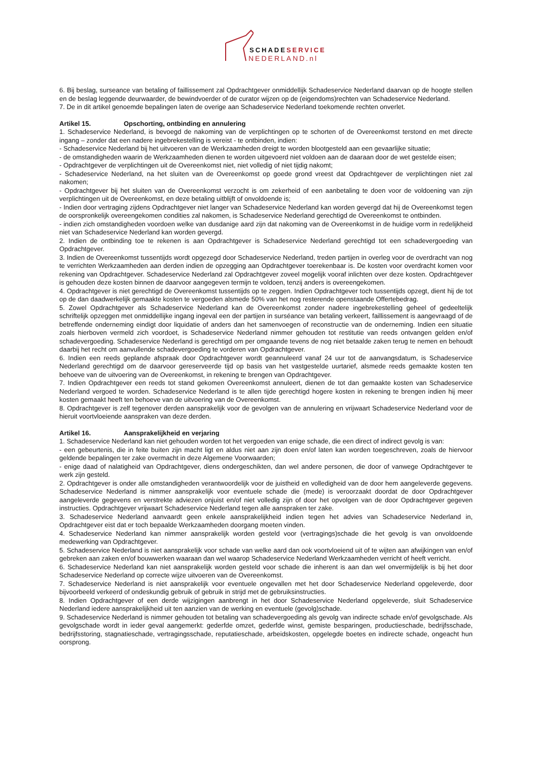SCHADESERVICE
NEDERLAND.nl
6. Bij beslag, surseance van betaling of faillissement zal Opdrachtgever onmiddellijk Schadeservice Nederland daarvan op de hoogte stellen en de beslag leggende deurwaarder, de bewindvoerder of de curator wijzen op de (eigendoms)rechten van Schadeservice Nederland.
7. De in dit artikel genoemde bepalingen laten de overige aan Schadeservice Nederland toekomende rechten onverlet.
Artikel 15. Opschorting, ontbinding en annulering
1. Schadeservice Nederland, is bevoegd de nakoming van de verplichtingen op te schorten of de Overeenkomst terstond en met directe ingang – zonder dat een nadere ingebrekestelling is vereist - te ontbinden, indien:
- Schadeservice Nederland bij het uitvoeren van de Werkzaamheden dreigt te worden blootgesteld aan een gevaarlijke situatie;
- de omstandigheden waarin de Werkzaamheden dienen te worden uitgevoerd niet voldoen aan de daaraan door de wet gestelde eisen;
- Opdrachtgever de verplichtingen uit de Overeenkomst niet, niet volledig of niet tijdig nakomt;
- Schadeservice Nederland, na het sluiten van de Overeenkomst op goede grond vreest dat Opdrachtgever de verplichtingen niet zal nakomen;
- Opdrachtgever bij het sluiten van de Overeenkomst verzocht is om zekerheid of een aanbetaling te doen voor de voldoening van zijn verplichtingen uit de Overeenkomst, en deze betaling uitblijft of onvoldoende is;
- Indien door vertraging zijdens Opdrachtgever niet langer van Schadeservice Nederland kan worden gevergd dat hij de Overeenkomst tegen de oorspronkelijk overeengekomen condities zal nakomen, is Schadeservice Nederland gerechtigd de Overeenkomst te ontbinden.
- indien zich omstandigheden voordoen welke van dusdanige aard zijn dat nakoming van de Overeenkomst in de huidige vorm in redelijkheid niet van Schadeservice Nederland kan worden gevergd.
2. Indien de ontbinding toe te rekenen is aan Opdrachtgever is Schadeservice Nederland gerechtigd tot een schadevergoeding van Opdrachtgever.
3. Indien de Overeenkomst tussentijds wordt opgezegd door Schadeservice Nederland, treden partijen in overleg voor de overdracht van nog te verrichten Werkzaamheden aan derden indien de opzegging aan Opdrachtgever toerekenbaar is. De kosten voor overdracht komen voor rekening van Opdrachtgever. Schadeservice Nederland zal Opdrachtgever zoveel mogelijk vooraf inlichten over deze kosten. Opdrachtgever is gehouden deze kosten binnen de daarvoor aangegeven termijn te voldoen, tenzij anders is overeengekomen.
4. Opdrachtgever is niet gerechtigd de Overeenkomst tussentijds op te zeggen. Indien Opdrachtgever toch tussentijds opzegt, dient hij de tot op de dan daadwerkelijk gemaakte kosten te vergoeden alsmede 50% van het nog resterende openstaande Offertebedrag.
5. Zowel Opdrachtgever als Schadeservice Nederland kan de Overeenkomst zonder nadere ingebrekestelling geheel of gedeeltelijk schriftelijk opzeggen met onmiddellijke ingang ingeval een der partijen in surséance van betaling verkeert, faillissement is aangevraagd of de betreffende onderneming eindigt door liquidatie of anders dan het samenvoegen of reconstructie van de onderneming. Indien een situatie zoals hierboven vermeld zich voordoet, is Schadeservice Nederland nimmer gehouden tot restitutie van reeds ontvangen gelden en/of schadevergoeding. Schadeservice Nederland is gerechtigd om per omgaande tevens de nog niet betaalde zaken terug te nemen en behoudt daarbij het recht om aanvullende schadevergoeding te vorderen van Opdrachtgever.
6. Indien een reeds geplande afspraak door Opdrachtgever wordt geannuleerd vanaf 24 uur tot de aanvangsdatum, is Schadeservice Nederland gerechtigd om de daarvoor gereserveerde tijd op basis van het vastgestelde uurtarief, alsmede reeds gemaakte kosten ten behoeve van de uitvoering van de Overeenkomst, in rekening te brengen van Opdrachtgever.
7. Indien Opdrachtgever een reeds tot stand gekomen Overeenkomst annuleert, dienen de tot dan gemaakte kosten van Schadeservice Nederland vergoed te worden. Schadeservice Nederland is te allen tijde gerechtigd hogere kosten in rekening te brengen indien hij meer kosten gemaakt heeft ten behoeve van de uitvoering van de Overeenkomst.
8. Opdrachtgever is zelf tegenover derden aansprakelijk voor de gevolgen van de annulering en vrijwaart Schadeservice Nederland voor de hieruit voortvloeiende aanspraken van deze derden.
Artikel 16. Aansprakelijkheid en verjaring
1. Schadeservice Nederland kan niet gehouden worden tot het vergoeden van enige schade, die een direct of indirect gevolg is van:
- een gebeurtenis, die in feite buiten zijn macht ligt en aldus niet aan zijn doen en/of laten kan worden toegeschreven, zoals de hiervoor geldende bepalingen ter zake overmacht in deze Algemene Voorwaarden;
- enige daad of nalatigheid van Opdrachtgever, diens ondergeschikten, dan wel andere personen, die door of vanwege Opdrachtgever te werk zijn gesteld.
2. Opdrachtgever is onder alle omstandigheden verantwoordelijk voor de juistheid en volledigheid van de door hem aangeleverde gegevens. Schadeservice Nederland is nimmer aansprakelijk voor eventuele schade die (mede) is veroorzaakt doordat de door Opdrachtgever aangeleverde gegevens en verstrekte adviezen onjuist en/of niet volledig zijn of door het opvolgen van de door Opdrachtgever gegeven instructies. Opdrachtgever vrijwaart Schadeservice Nederland tegen alle aanspraken ter zake.
3. Schadeservice Nederland aanvaardt geen enkele aansprakelijkheid indien tegen het advies van Schadeservice Nederland in, Opdrachtgever eist dat er toch bepaalde Werkzaamheden doorgang moeten vinden.
4. Schadeservice Nederland kan nimmer aansprakelijk worden gesteld voor (vertragings)schade die het gevolg is van onvoldoende medewerking van Opdrachtgever.
5. Schadeservice Nederland is niet aansprakelijk voor schade van welke aard dan ook voortvloeiend uit of te wijten aan afwijkingen van en/of gebreken aan zaken en/of bouwwerken waaraan dan wel waarop Schadeservice Nederland Werkzaamheden verricht of heeft verricht.
6. Schadeservice Nederland kan niet aansprakelijk worden gesteld voor schade die inherent is aan dan wel onvermijdelijk is bij het door Schadeservice Nederland op correcte wijze uitvoeren van de Overeenkomst.
7. Schadeservice Nederland is niet aansprakelijk voor eventuele ongevallen met het door Schadeservice Nederland opgeleverde, door bijvoorbeeld verkeerd of ondeskundig gebruik of gebruik in strijd met de gebruiksinstructies.
8. Indien Opdrachtgever of een derde wijzigingen aanbrengt in het door Schadeservice Nederland opgeleverde, sluit Schadeservice Nederland iedere aansprakelijkheid uit ten aanzien van de werking en eventuele (gevolg)schade.
9. Schadeservice Nederland is nimmer gehouden tot betaling van schadevergoeding als gevolg van indirecte schade en/of gevolgschade. Als gevolgschade wordt in ieder geval aangemerkt: gederfde omzet, gederfde winst, gemiste besparingen, productieschade, bedrijfsschade, bedrijfsstoring, stagnatieschade, vertragingsschade, reputatieschade, arbeidskosten, opgelegde boetes en indirecte schade, ongeacht hun oorsprong.